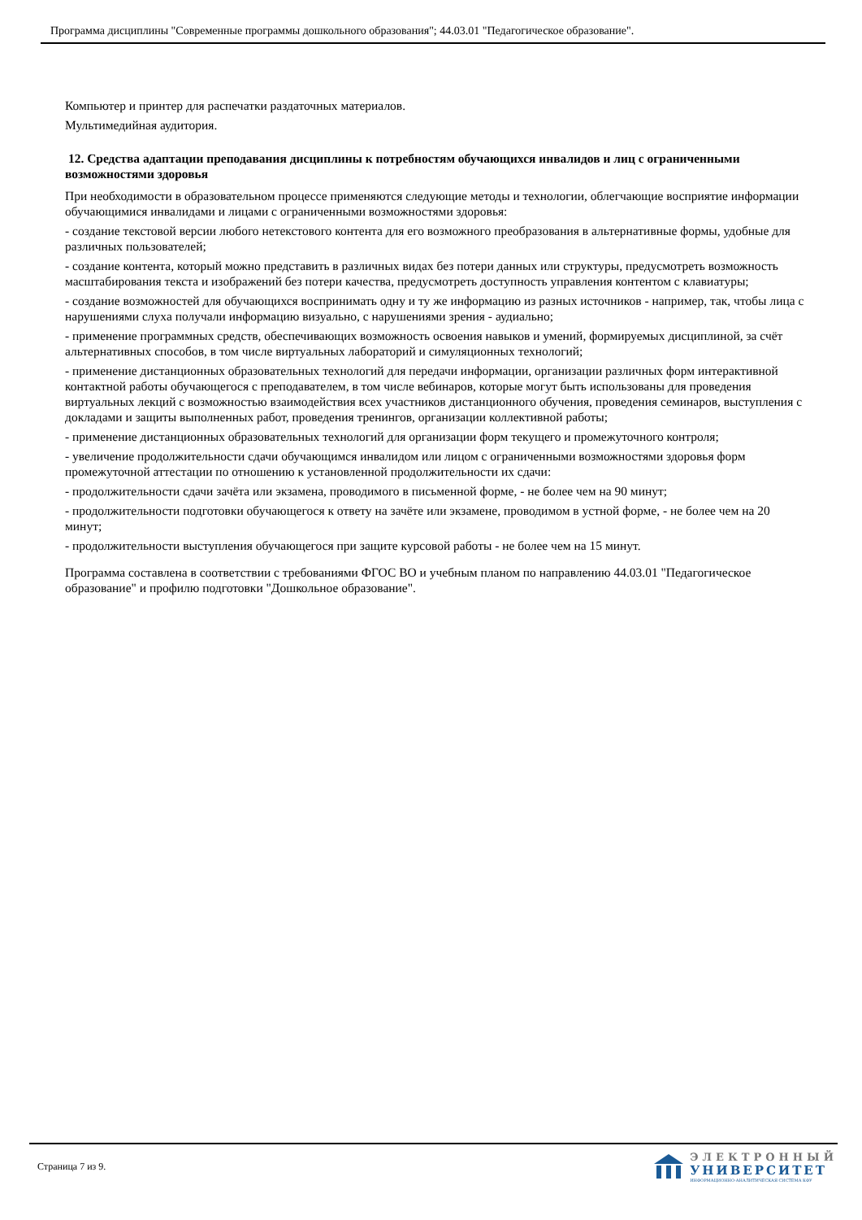Программа дисциплины "Современные программы дошкольного образования"; 44.03.01 "Педагогическое образование".
Компьютер и принтер для распечатки раздаточных материалов.
Мультимедийная аудитория.
12. Средства адаптации преподавания дисциплины к потребностям обучающихся инвалидов и лиц с ограниченными возможностями здоровья
При необходимости в образовательном процессе применяются следующие методы и технологии, облегчающие восприятие информации обучающимися инвалидами и лицами с ограниченными возможностями здоровья:
- создание текстовой версии любого нетекстового контента для его возможного преобразования в альтернативные формы, удобные для различных пользователей;
- создание контента, который можно представить в различных видах без потери данных или структуры, предусмотреть возможность масштабирования текста и изображений без потери качества, предусмотреть доступность управления контентом с клавиатуры;
- создание возможностей для обучающихся воспринимать одну и ту же информацию из разных источников - например, так, чтобы лица с нарушениями слуха получали информацию визуально, с нарушениями зрения - аудиально;
- применение программных средств, обеспечивающих возможность освоения навыков и умений, формируемых дисциплиной, за счёт альтернативных способов, в том числе виртуальных лабораторий и симуляционных технологий;
- применение дистанционных образовательных технологий для передачи информации, организации различных форм интерактивной контактной работы обучающегося с преподавателем, в том числе вебинаров, которые могут быть использованы для проведения виртуальных лекций с возможностью взаимодействия всех участников дистанционного обучения, проведения семинаров, выступления с докладами и защиты выполненных работ, проведения тренингов, организации коллективной работы;
- применение дистанционных образовательных технологий для организации форм текущего и промежуточного контроля;
- увеличение продолжительности сдачи обучающимся инвалидом или лицом с ограниченными возможностями здоровья форм промежуточной аттестации по отношению к установленной продолжительности их сдачи:
- продолжительности сдачи зачёта или экзамена, проводимого в письменной форме, - не более чем на 90 минут;
- продолжительности подготовки обучающегося к ответу на зачёте или экзамене, проводимом в устной форме, - не более чем на 20 минут;
- продолжительности выступления обучающегося при защите курсовой работы - не более чем на 15 минут.
Программа составлена в соответствии с требованиями ФГОС ВО и учебным планом по направлению 44.03.01 "Педагогическое образование" и профилю подготовки "Дошкольное образование".
Страница 7 из 9.
ЭЛЕКТРОННЫЙ
УНИВЕРСИТЕТ
ИНФОРМАЦИОННО-АНАЛИТИЧЕСКАЯ СИСТЕМА КФУ